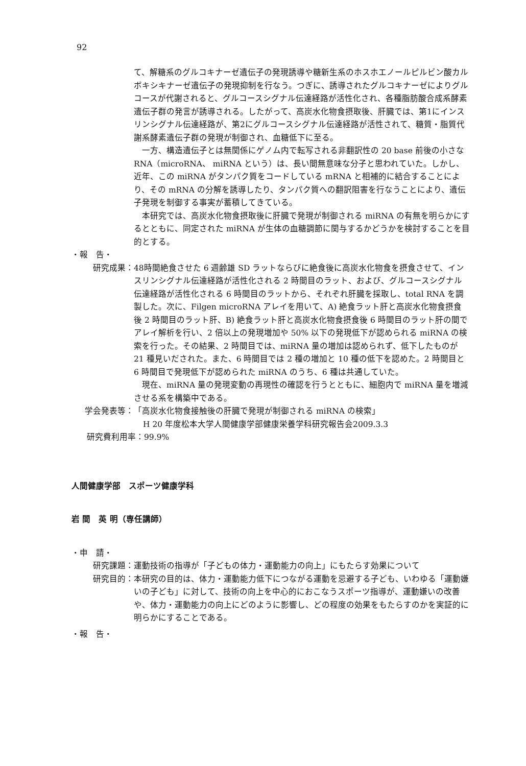92
て、解糖系のグルコキナーゼ遺伝子の発現誘導や糖新生系のホスホエノールピルビン酸カルボキシキナーゼ遺伝子の発現抑制を行なう。つぎに、誘導されたグルコキナーゼによりグルコースが代謝されると、グルコースシグナル伝達経路が活性化され、各種脂肪酸合成系酵素遺伝子群の発言が誘導される。したがって、高炭水化物食摂取後、肝臓では、第1にインスリンシグナル伝達経路が、第2にグルコースシグナル伝達経路が活性されて、糖質・脂質代謝系酵素遺伝子群の発現が制御され、血糖低下に至る。
　一方、構造遺伝子とは無関係にゲノム内で転写される非翻訳性の 20 base 前後の小さな RNA（microRNA、 miRNA という）は、長い間無意味な分子と思われていた。しかし、近年、この miRNA がタンパク質をコードしている mRNA と相補的に結合することにより、その mRNA の分解を誘導したり、タンパク質への翻訳阻害を行なうことにより、遺伝子発現を制御する事実が蓄積してきている。
　本研究では、高炭水化物食摂取後に肝臓で発現が制御される miRNA の有無を明らかにするとともに、同定された miRNA が生体の血糖調節に関与するかどうかを検討することを目的とする。
・報　告・
研究成果： 48時間絶食させた 6 週齢雄 SD ラットならびに絶食後に高炭水化物食を摂食させて、インスリンシグナル伝達経路が活性化される 2 時間目のラット、および、グルコースシグナル伝達経路が活性化される 6 時間目のラットから、それぞれ肝臓を採取し、total RNA を調製した。次に、Filgen microRNA アレイを用いて、A) 絶食ラット肝と高炭水化物食摂食後 2 時間目のラット肝、B) 絶食ラット肝と高炭水化物食摂食後 6 時間目のラット肝の間でアレイ解析を行い、2 倍以上の発現増加や 50% 以下の発現低下が認められる miRNA の検索を行った。その結果、2 時間目では、miRNA 量の増加は認められず、低下したものが 21 種見いだされた。また、6 時間目では 2 種の増加と 10 種の低下を認めた。2 時間目と 6 時間目で発現低下が認められた miRNA のうち、6 種は共通していた。
　現在、miRNA 量の発現変動の再現性の確認を行うとともに、細胞内で miRNA 量を増減させる系を構築中である。
学会発表等： 「高炭水化物食接触後の肝臓で発現が制御される miRNA の検索」
H 20 年度松本大学人間健康学部健康栄養学科研究報告会 2009.3.3
研究費利用率：99.9%
人間健康学部　スポーツ健康学科
岩 間　英 明（専任講師）
・申　請・
研究課題： 運動技術の指導が「子どもの体力・運動能力の向上」にもたらす効果について
研究目的： 本研究の目的は、体力・運動能力低下につながる運動を忌避する子ども、いわゆる「運動嫌いの子ども」に対して、技術の向上を中心的におこなうスポーツ指導が、運動嫌いの改善や、体力・運動能力の向上にどのように影響し、どの程度の効果をもたらすのかを実証的に明らかにすることである。
・報　告・